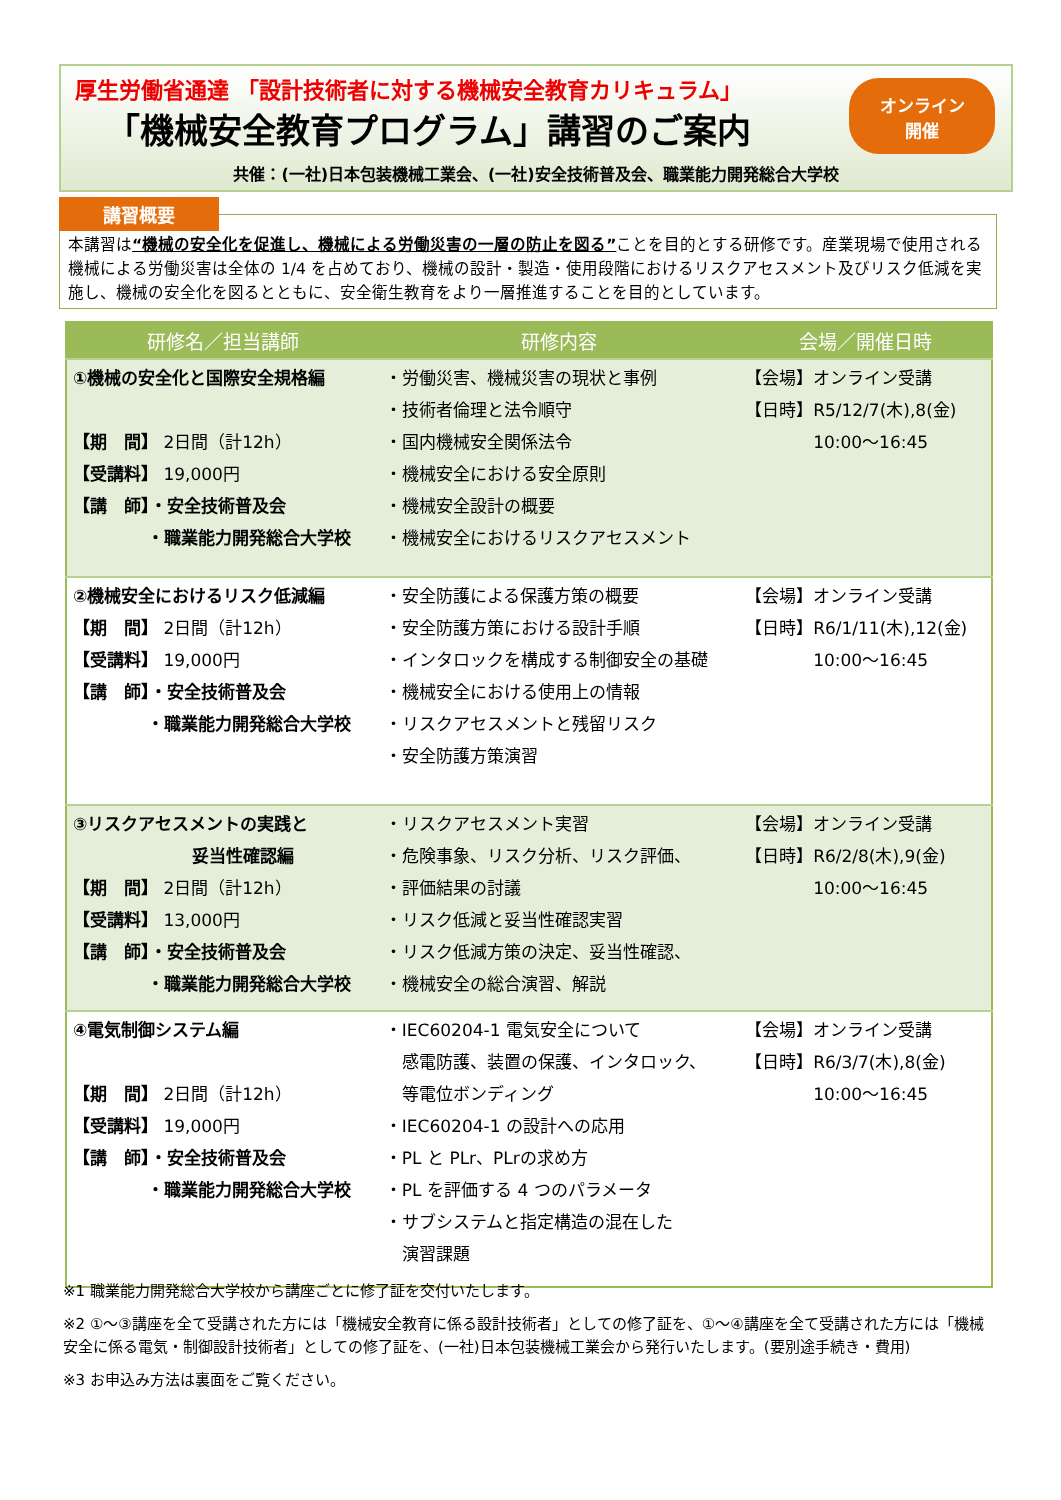厚生労働省通達 「設計技術者に対する機械安全教育カリキュラム」
「機械安全教育プログラム」講習のご案内
共催：(一社)日本包装機械工業会、(一社)安全技術普及会、職業能力開発総合大学校
オンライン
開催
本講習は“機械の安全化を促進し、機械による労働災害の一層の防止を図る”ことを目的とする研修です。産業現場で使用される機械による労働災害は全体の 1/4 を占めており、機械の設計・製造・使用段階におけるリスクアセスメント及びリスク低減を実施し、機械の安全化を図るとともに、安全衛生教育をより一層推進することを目的としています。
講習概要
| 研修名／担当講師 | 研修内容 | 会場／開催日時 |
| --- | --- | --- |
| ①機械の安全化と国際安全規格編 【期 間】 2日間（計12h） 【受講料】 19,000円 【講 師】・安全技術普及会 ・職業能力開発総合大学校 | ・労働災害、機械災害の現状と事例 ・技術者倫理と法令順守 ・国内機械安全関係法令 ・機械安全における安全原則 ・機械安全設計の概要 ・機械安全におけるリスクアセスメント | 【会場】オンライン受講 【日時】R5/12/7(木),8(金) 10:00～16:45 |
| ②機械安全におけるリスク低減編 【期 間】 2日間（計12h） 【受講料】 19,000円 【講 師】・安全技術普及会 ・職業能力開発総合大学校 | ・安全防護による保護方策の概要 ・安全防護方策における設計手順 ・インタロックを構成する制御安全の基礎 ・機械安全における使用上の情報 ・リスクアセスメントと残留リスク ・安全防護方策演習 | 【会場】オンライン受講 【日時】R6/1/11(木),12(金) 10:00～16:45 |
| ③リスクアセスメントの実践と 妥当性確認編 【期 間】 2日間（計12h） 【受講料】 13,000円 【講 師】・安全技術普及会 ・職業能力開発総合大学校 | ・リスクアセスメント実習 ・危険事象、リスク分析、リスク評価、 ・評価結果の討議 ・リスク低減と妥当性確認実習 ・リスク低減方策の決定、妥当性確認、 ・機械安全の総合演習、解説 | 【会場】オンライン受講 【日時】R6/2/8(木),9(金) 10:00～16:45 |
| ④電気制御システム編 【期 間】 2日間（計12h） 【受講料】 19,000円 【講 師】・安全技術普及会 ・職業能力開発総合大学校 | ・IEC60204-1 電気安全について 感電防護、装置の保護、インタロック、 等電位ボンディング ・IEC60204-1 の設計への応用 ・PL と PLr、PLrの求め方 ・PL を評価する 4 つのパラメータ ・サブシステムと指定構造の混在した 演習課題 | 【会場】オンライン受講 【日時】R6/3/7(木),8(金) 10:00～16:45 |
※1 職業能力開発総合大学校から講座ごとに修了証を交付いたします。
※2 ①～③講座を全て受講された方には「機械安全教育に係る設計技術者」としての修了証を、①～④講座を全て受講された方には「機械安全に係る電気・制御設計技術者」としての修了証を、(一社)日本包装機械工業会から発行いたします。(要別途手続き・費用)
※3 お申込み方法は裏面をご覧ください。